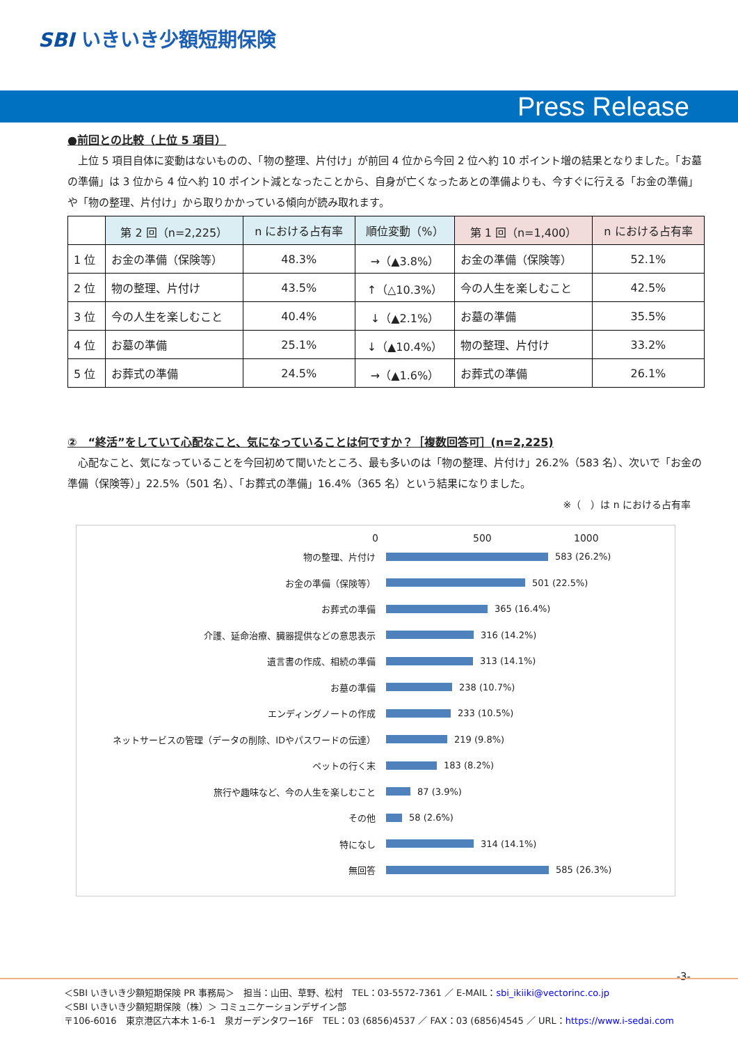SBI いきいき少額短期保険
Press Release
●前回との比較（上位 5 項目）
　上位 5 項目自体に変動はないものの、「物の整理、片付け」が前回 4 位から今回 2 位へ約 10 ポイント増の結果となりました。「お墓の準備」は 3 位から 4 位へ約 10 ポイント減となったことから、自身が亡くなったあとの準備よりも、今すぐに行える「お金の準備」や「物の整理、片付け」から取りかかっている傾向が読み取れます。
| | 第 2 回（n=2,225） | n における占有率 | 順位変動（%） | 第 1 回（n=1,400） | n における占有率 |
| --- | --- | --- | --- | --- | --- |
| 1 位 | お金の準備（保険等） | 48.3% | →（▲3.8%） | お金の準備（保険等） | 52.1% |
| 2 位 | 物の整理、片付け | 43.5% | ↑（△10.3%） | 今の人生を楽しむこと | 42.5% |
| 3 位 | 今の人生を楽しむこと | 40.4% | ↓（▲2.1%） | お墓の準備 | 35.5% |
| 4 位 | お墓の準備 | 25.1% | ↓（▲10.4%） | 物の整理、片付け | 33.2% |
| 5 位 | お葬式の準備 | 24.5% | →（▲1.6%） | お葬式の準備 | 26.1% |
②　“終活”をしていて心配なこと、気になっていることは何ですか？［複数回答可］(n=2,225)
　心配なこと、気になっていることを今回初めて聞いたところ、最も多いのは「物の整理、片付け」26.2%（583 名）、次いで「お金の準備（保険等）」22.5%（501 名）、「お葬式の準備」16.4%（365 名）という結果になりました。
※（　）は n における占有率
0 500 1000
物の整理、片付け
583 (26.2%)
お金の準備（保険等）
501 (22.5%)
お葬式の準備
365 (16.4%)
介護、延命治療、臓器提供などの意思表示
316 (14.2%)
遺言書の作成、相続の準備
313 (14.1%)
お墓の準備
238 (10.7%)
エンディングノートの作成
233 (10.5%)
ネットサービスの管理（データの削除、IDやパスワードの伝達）
219 (9.8%)
ペットの行く末
183 (8.2%)
旅行や趣味など、今の人生を楽しむこと
87 (3.9%)
その他
58 (2.6%)
特になし
314 (14.1%)
無回答
585 (26.3%)
-3-
＜SBI いきいき少額短期保険 PR 事務局＞　担当：山田、草野、松村　TEL：03-5572-7361 ／ E-MAIL：sbi_ikiiki@vectorinc.co.jp
＜SBI いきいき少額短期保険（株）＞ コミュニケーションデザイン部
〒106-6016　東京港区六本木 1-6-1　泉ガーデンタワー16F　TEL：03 (6856)4537 ／ FAX：03 (6856)4545 ／ URL：https://www.i-sedai.com